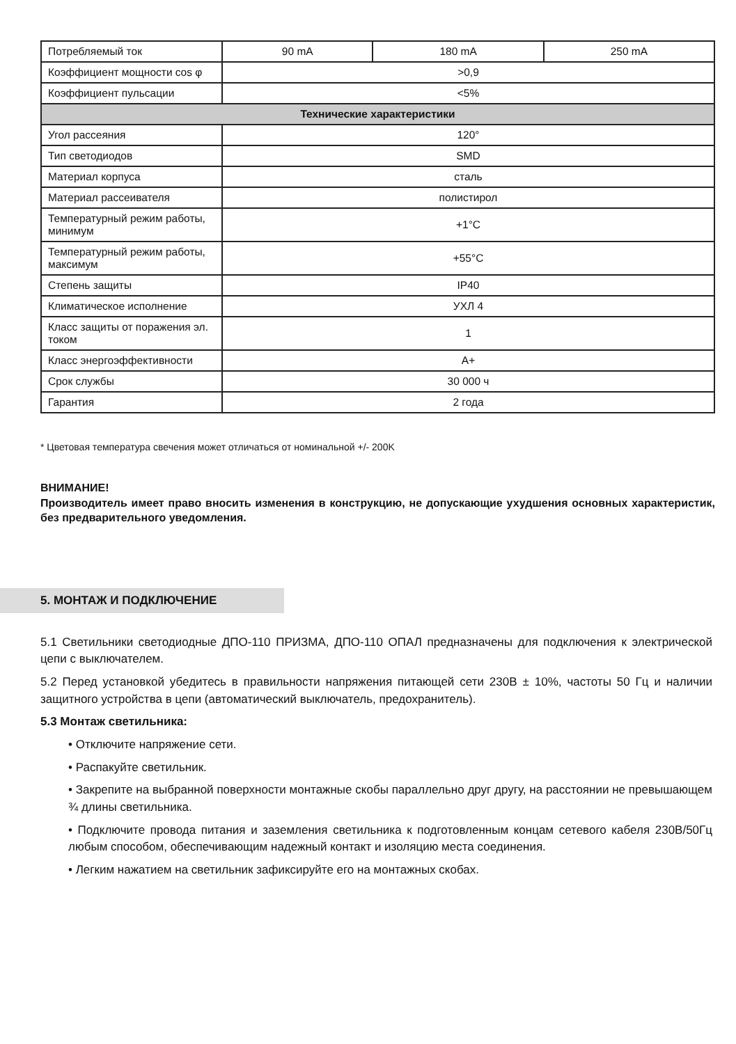| Потребляемый ток | 90 mA | 180 mA | 250 mA |
| Коэффициент мощности cos φ | >0,9 | | |
| Коэффициент пульсации | <5% | | |
| Технические характеристики | | | |
| Угол рассеяния | 120° | | |
| Тип светодиодов | SMD | | |
| Материал корпуса | сталь | | |
| Материал рассеивателя | полистирол | | |
| Температурный режим работы, минимум | +1°C | | |
| Температурный режим работы, максимум | +55°C | | |
| Степень защиты | IP40 | | |
| Климатическое исполнение | УХЛ 4 | | |
| Класс защиты от поражения эл. током | 1 | | |
| Класс энергоэффективности | A+ | | |
| Срок службы | 30 000 ч | | |
| Гарантия | 2 года | | |
* Цветовая температура свечения может отличаться от номинальной +/- 200K
ВНИМАНИЕ!
Производитель имеет право вносить изменения в конструкцию, не допускающие ухудшения основных характеристик, без предварительного уведомления.
5. МОНТАЖ И ПОДКЛЮЧЕНИЕ
5.1 Светильники светодиодные ДПО-110 ПРИЗМА, ДПО-110 ОПАЛ предназначены для подключения к электрической цепи с выключателем.
5.2 Перед установкой убедитесь в правильности напряжения питающей сети 230В ± 10%, частоты 50 Гц и наличии защитного устройства в цепи (автоматический выключатель, предохранитель).
5.3 Монтаж светильника:
• Отключите напряжение сети.
• Распакуйте светильник.
• Закрепите на выбранной поверхности монтажные скобы параллельно друг другу, на расстоянии не превышающем ¾ длины светильника.
• Подключите провода питания и заземления светильника к подготовленным концам сетевого кабеля 230В/50Гц любым способом, обеспечивающим надежный контакт и изоляцию места соединения.
• Легким нажатием на светильник зафиксируйте его на монтажных скобах.